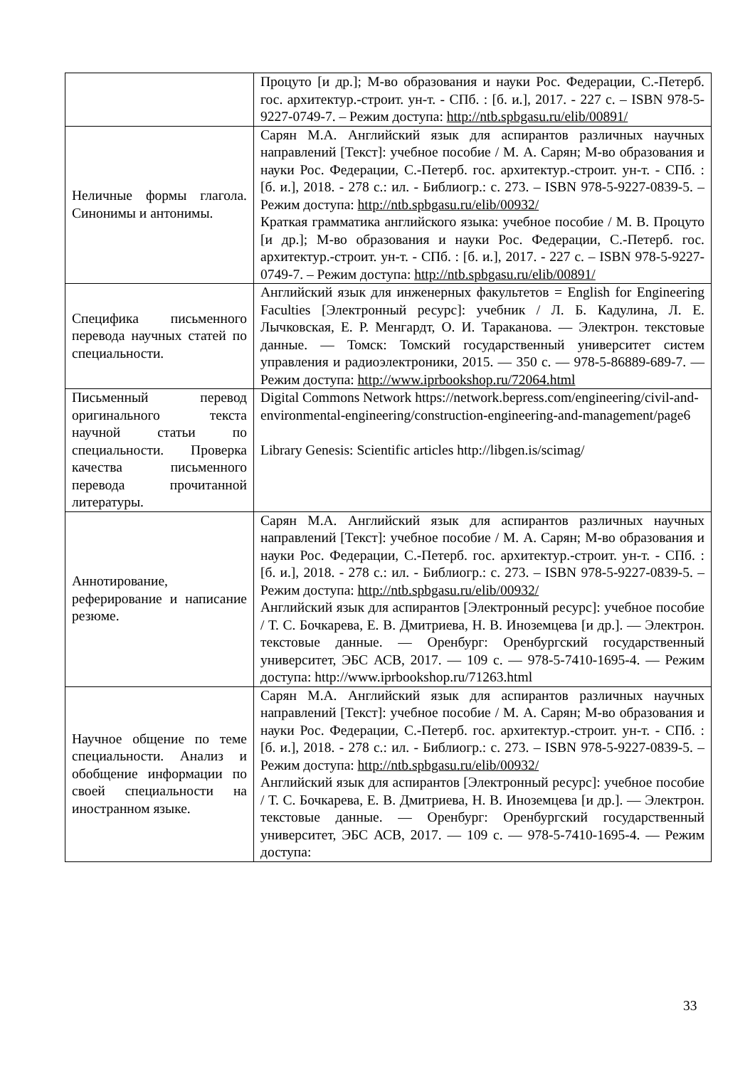| | Процуто [и др.]; М-во образования и науки Рос. Федерации, С.-Петерб. гос. архитектур.-строит. ун-т. - СПб. : [б. и.], 2017. - 227 с. – ISBN 978-5-9227-0749-7. – Режим доступа: http://ntb.spbgasu.ru/elib/00891/ |
| Неличные формы глагола. Синонимы и антонимы. | Сарян М.А. Английский язык для аспирантов различных научных направлений [Текст]: учебное пособие / М. А. Сарян; М-во образования и науки Рос. Федерации, С.-Петерб. гос. архитектур.-строит. ун-т. - СПб. : [б. и.], 2018. - 278 с.: ил. - Библиогр.: с. 273. – ISBN 978-5-9227-0839-5. – Режим доступа: http://ntb.spbgasu.ru/elib/00932/ Краткая грамматика английского языка: учебное пособие / М. В. Процуто [и др.]; М-во образования и науки Рос. Федерации, С.-Петерб. гос. архитектур.-строит. ун-т. - СПб. : [б. и.], 2017. - 227 с. – ISBN 978-5-9227-0749-7. – Режим доступа: http://ntb.spbgasu.ru/elib/00891/ |
| Специфика письменного перевода научных статей по специальности. | Английский язык для инженерных факультетов = English for Engineering Faculties [Электронный ресурс]: учебник / Л. Б. Кадулина, Л. Е. Лычковская, Е. Р. Менгардт, О. И. Тараканова. — Электрон. текстовые данные. — Томск: Томский государственный университет систем управления и радиоэлектроники, 2015. — 350 с. — 978-5-86889-689-7. — Режим доступа: http://www.iprbookshop.ru/72064.html |
| Письменный перевод оригинального текста научной статьи по специальности. Проверка качества письменного перевода прочитанной литературы. | Digital Commons Network https://network.bepress.com/engineering/civil-and-environmental-engineering/construction-engineering-and-management/page6 Library Genesis: Scientific articles http://libgen.is/scimag/ |
| Аннотирование, реферирование и написание резюме. | Сарян М.А. Английский язык для аспирантов различных научных направлений [Текст]: учебное пособие / М. А. Сарян; М-во образования и науки Рос. Федерации, С.-Петерб. гос. архитектур.-строит. ун-т. - СПб. : [б. и.], 2018. - 278 с.: ил. - Библиогр.: с. 273. – ISBN 978-5-9227-0839-5. – Режим доступа: http://ntb.spbgasu.ru/elib/00932/ Английский язык для аспирантов [Электронный ресурс]: учебное пособие / Т. С. Бочкарева, Е. В. Дмитриева, Н. В. Иноземцева [и др.]. — Электрон. текстовые данные. — Оренбург: Оренбургский государственный университет, ЭБС АСВ, 2017. — 109 с. — 978-5-7410-1695-4. — Режим доступа: http://www.iprbookshop.ru/71263.html |
| Научное общение по теме специальности. Анализ и обобщение информации по своей специальности на иностранном языке. | Сарян М.А. Английский язык для аспирантов различных научных направлений [Текст]: учебное пособие / М. А. Сарян; М-во образования и науки Рос. Федерации, С.-Петерб. гос. архитектур.-строит. ун-т. - СПб. : [б. и.], 2018. - 278 с.: ил. - Библиогр.: с. 273. – ISBN 978-5-9227-0839-5. – Режим доступа: http://ntb.spbgasu.ru/elib/00932/ Английский язык для аспирантов [Электронный ресурс]: учебное пособие / Т. С. Бочкарева, Е. В. Дмитриева, Н. В. Иноземцева [и др.]. — Электрон. текстовые данные. — Оренбург: Оренбургский государственный университет, ЭБС АСВ, 2017. — 109 с. — 978-5-7410-1695-4. — Режим доступа: |
33